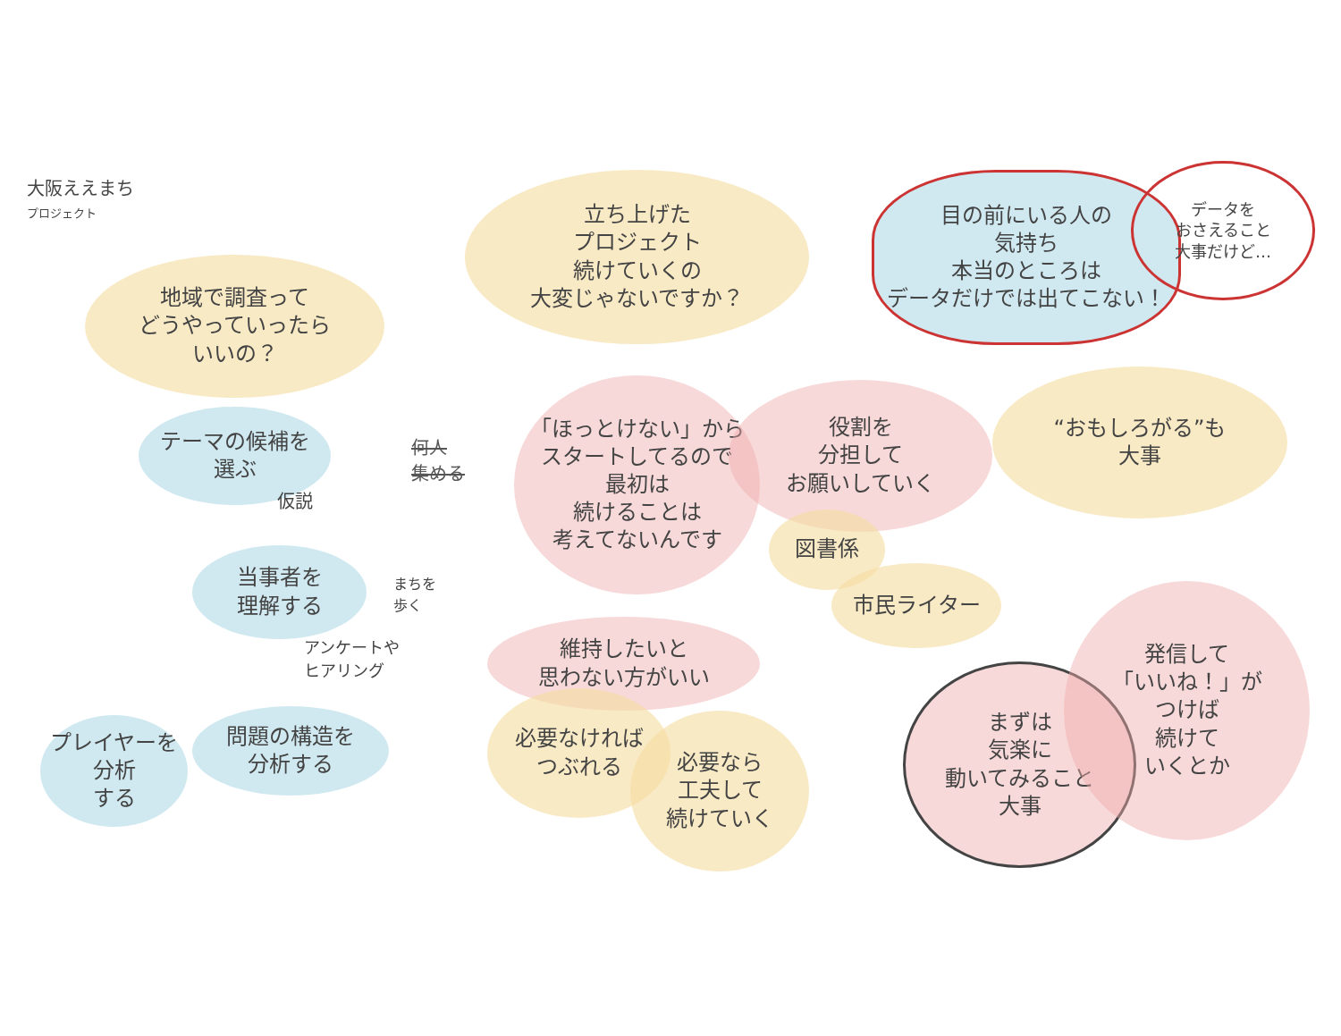大阪ええまち
プロジェクト
地域で調査って
どうやっていったら
いいの？
立ち上げた
プロジェクト
続けていくの
大変じゃないですか？
目の前にいる人の
気持ち
本当のところは
データだけでは出てこない！
データを
おさえること
大事だけど…
テーマの候補を
選ぶ
仮説
当事者を
理解する
まちを
歩く
アンケートや
ヒアリング
プレイヤーを
分析
する
問題の構造を
分析する
何人
集める
「ほっとけない」から
スタートしてるので
最初は
続けることは
考えてないんです
役割を
分担して
お願いしていく
図書係
市民ライター
“おもしろがる”も
大事
維持したいと
思わない方がいい
必要なければ
つぶれる
必要なら
工夫して
続けていく
まずは
気楽に
動いてみること
大事
発信して
「いいね！」が
つけば
続けて
いくとか